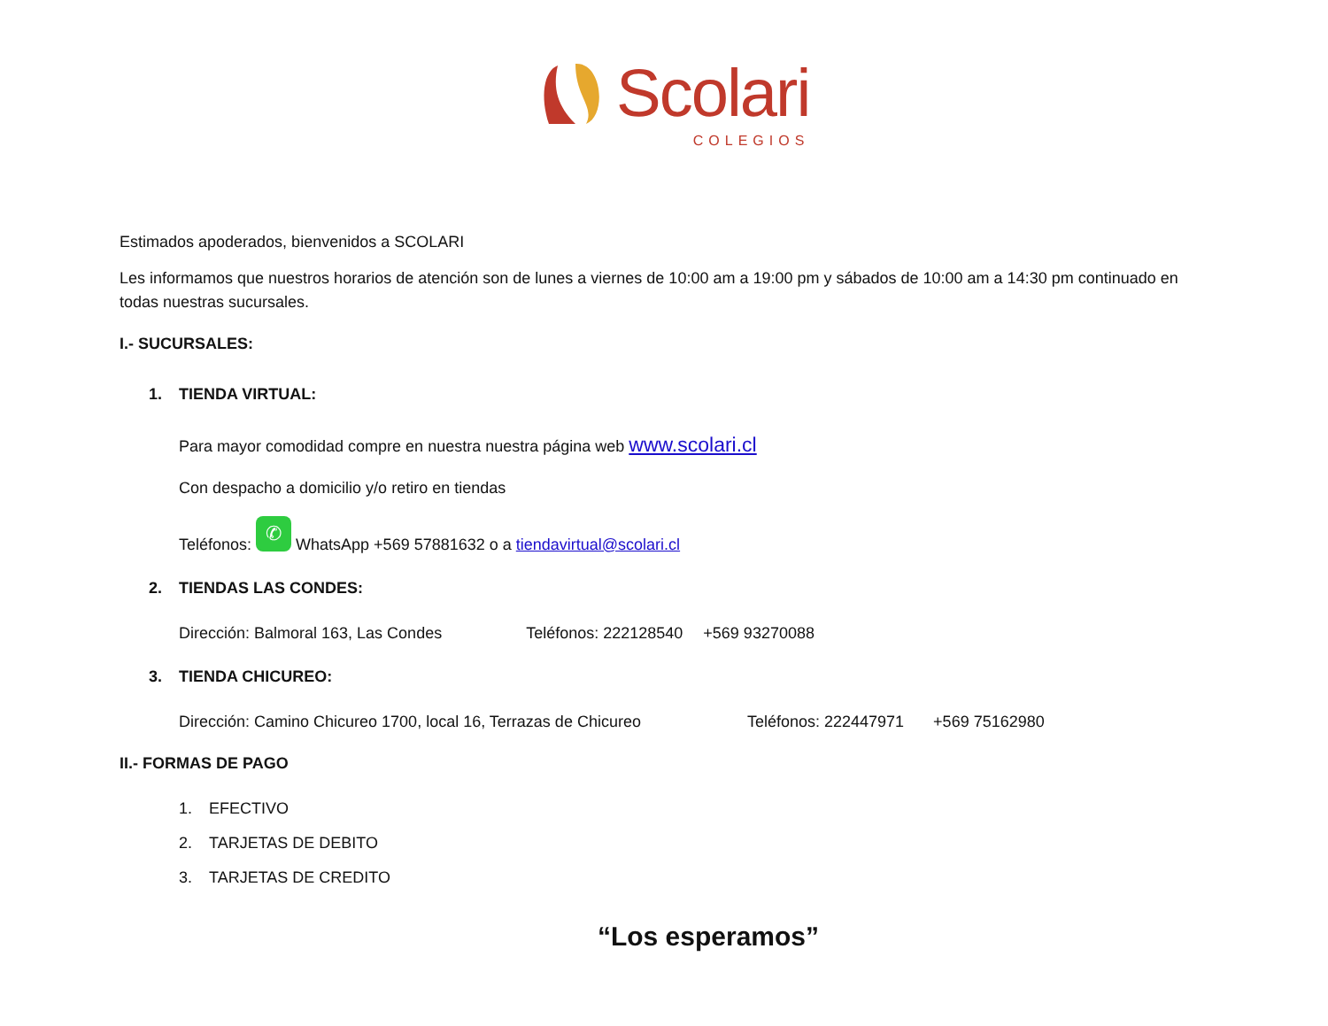Scolari
COLEGIOS
Estimados apoderados, bienvenidos a SCOLARI
Les informamos que nuestros horarios de atención son de lunes a viernes de 10:00 am a 19:00 pm y sábados de 10:00 am a 14:30 pm continuado en todas nuestras sucursales.
I.- SUCURSALES:
1. TIENDA VIRTUAL:
Para mayor comodidad compre en nuestra nuestra página web www.scolari.cl
Con despacho a domicilio y/o retiro en tiendas
Teléfonos: ✆ WhatsApp +569 57881632 o a tiendavirtual@scolari.cl
2. TIENDAS LAS CONDES:
Dirección: Balmoral 163, Las Condes Teléfonos: 222128540 +569 93270088
3. TIENDA CHICUREO:
Dirección: Camino Chicureo 1700, local 16, Terrazas de Chicureo Teléfonos: 222447971 +569 75162980
II.- FORMAS DE PAGO
1. EFECTIVO
2. TARJETAS DE DEBITO
3. TARJETAS DE CREDITO
“Los esperamos”